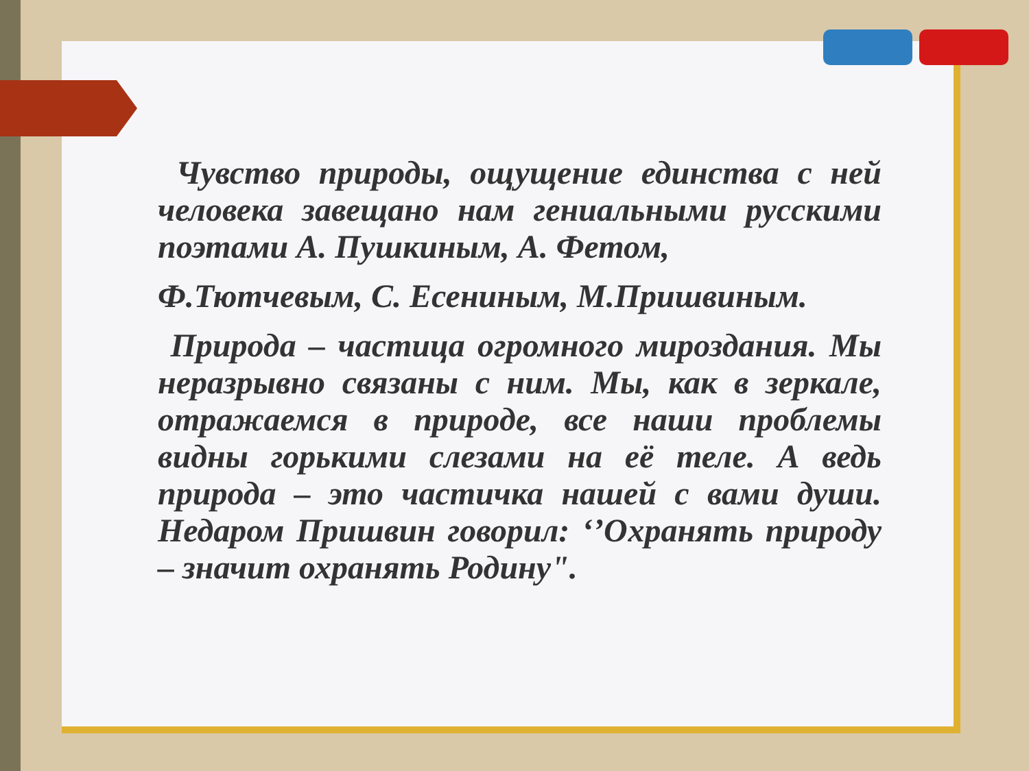Чувство природы, ощущение единства с ней человека завещано нам гениальными русскими поэтами А. Пушкиным, А. Фетом,
Ф.Тютчевым, С. Есениным, М.Пришвиным.
Природа – частица огромного мироздания. Мы неразрывно связаны с ним. Мы, как в зеркале, отражаемся в природе, все наши проблемы видны горькими слезами на её теле. А ведь природа – это частичка нашей с вами души. Недаром Пришвин говорил: ‘’Охранять природу – значит охранять Родину".